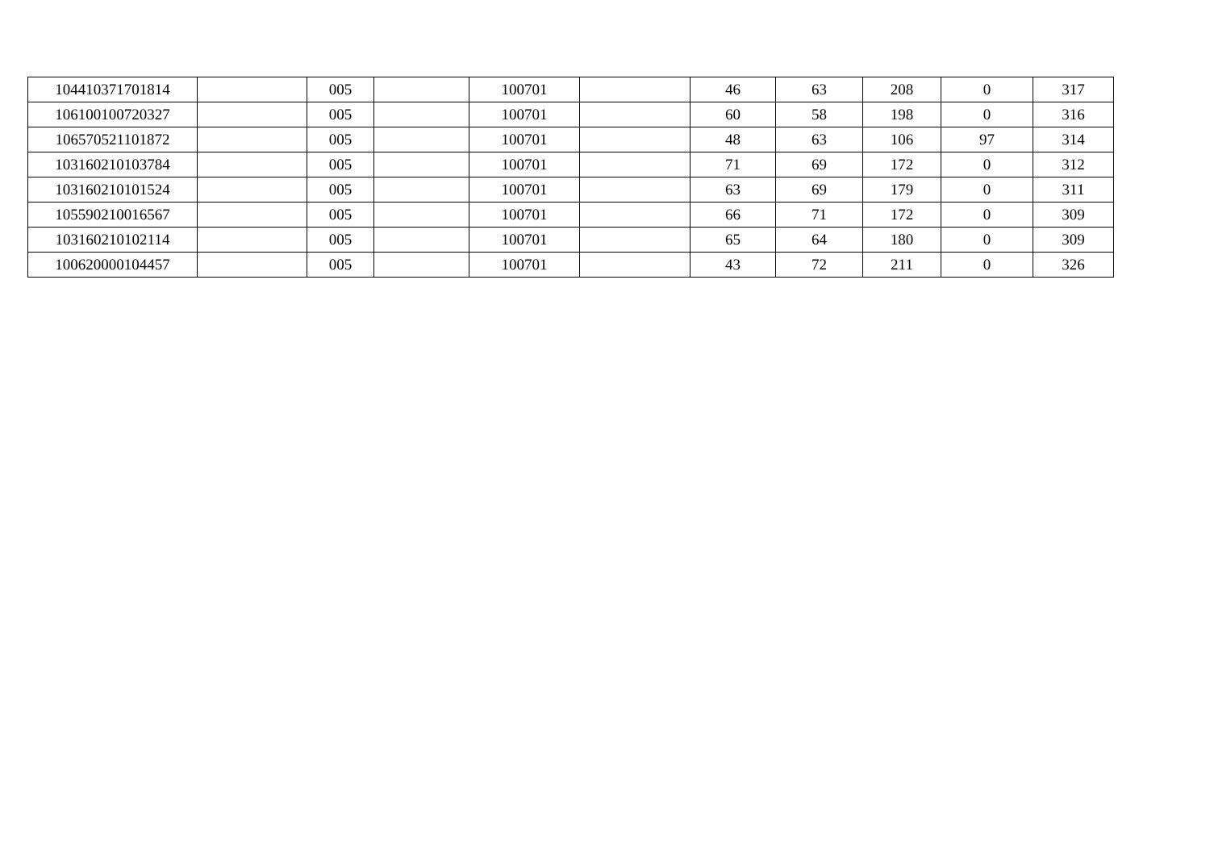| 104410371701814 | | 005 | | 100701 | | 46 | 63 | 208 | 0 | 317 |
| 106100100720327 | | 005 | | 100701 | | 60 | 58 | 198 | 0 | 316 |
| 106570521101872 | | 005 | | 100701 | | 48 | 63 | 106 | 97 | 314 |
| 103160210103784 | | 005 | | 100701 | | 71 | 69 | 172 | 0 | 312 |
| 103160210101524 | | 005 | | 100701 | | 63 | 69 | 179 | 0 | 311 |
| 105590210016567 | | 005 | | 100701 | | 66 | 71 | 172 | 0 | 309 |
| 103160210102114 | | 005 | | 100701 | | 65 | 64 | 180 | 0 | 309 |
| 100620000104457 | | 005 | | 100701 | | 43 | 72 | 211 | 0 | 326 |